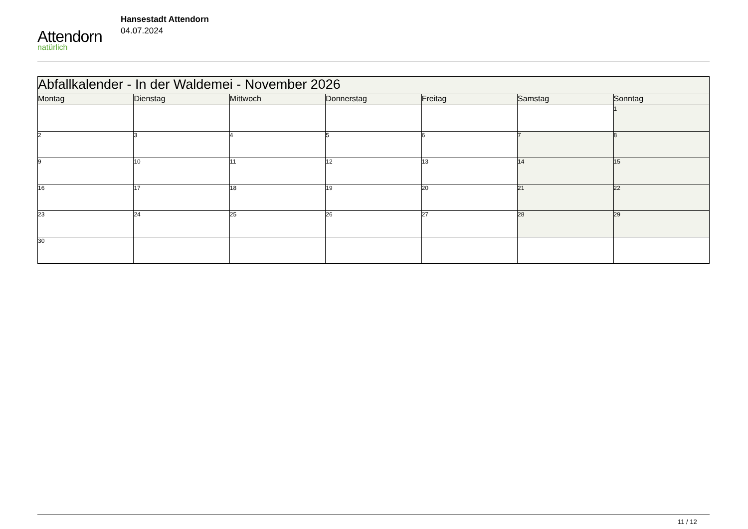Attendorn
natürlich
Hansestadt Attendorn
04.07.2024
| Abfallkalender - In der Waldemei - November 2026 | | | | | | |
| Montag | Dienstag | Mittwoch | Donnerstag | Freitag | Samstag | Sonntag |
| | | | | | | 1 |
| 2 | 3 | 4 | 5 | 6 | 7 | 8 |
| 9 | 10 | 11 | 12 | 13 | 14 | 15 |
| 16 | 17 | 18 | 19 | 20 | 21 | 22 |
| 23 | 24 | 25 | 26 | 27 | 28 | 29 |
| 30 | | | | | | |
11 / 12